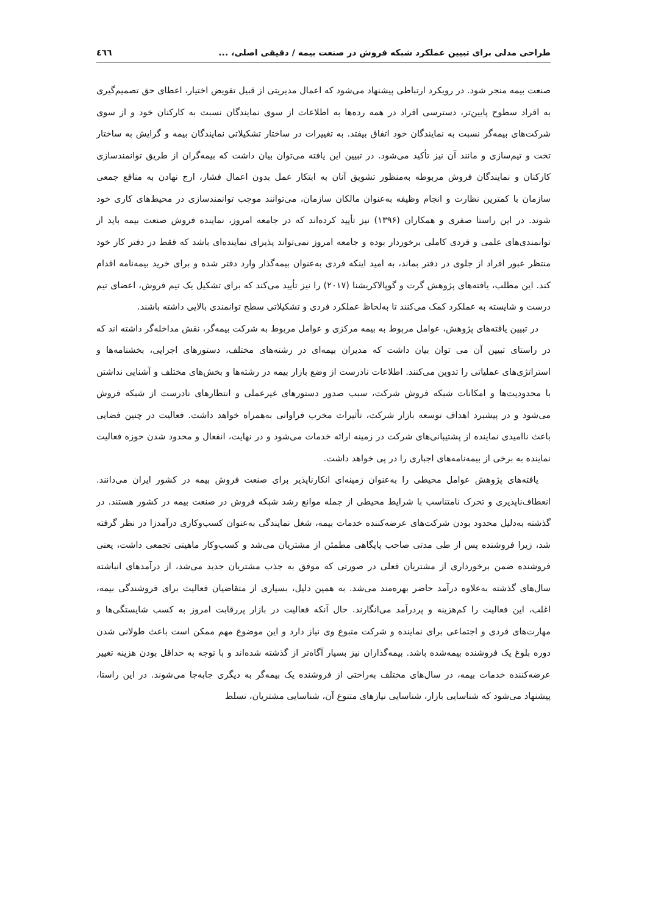طراحی مدلی برای تبیین عملکرد شبکه فروش در صنعت بیمه / دقیقی اصلی، ... ٤٦٦
صنعت بیمه منجر شود. در رویکرد ارتباطی پیشنهاد می‌شود که اعمال مدیریتی از قبیل تفویض اختیار، اعطای حق تصمیم‌گیری به افراد سطوح پایین‌تر، دسترسی افراد در همه رده‌ها به اطلاعات از سوی نمایندگان نسبت به کارکنان خود و از سوی شرکت‌های بیمه‌گر نسبت به نمایندگان خود اتفاق بیفتد. به تغییرات در ساختار تشکیلاتی نمایندگان بیمه و گرایش به ساختار تخت و تیم‌سازی و مانند آن نیز تأکید می‌شود. در تبیین این یافته می‌توان بیان داشت که بیمه‌گران از طریق توانمندسازی کارکنان و نمایندگان فروش مربوطه به‌منظور تشویق آنان به ابتکار عمل بدون اعمال فشار، ارج نهادن به منافع جمعی سازمان با کمترین نظارت و انجام وظیفه به‌عنوان مالکان سازمان، می‌توانند موجب توانمندسازی در محیط‌های کاری خود شوند. در این راستا صفری و همکاران (۱۳۹۶) نیز تأیید کرده‌اند که در جامعه امروز، نماینده فروش صنعت بیمه باید از توانمندی‌های علمی و فردی کاملی برخوردار بوده و جامعه امروز نمی‌تواند پذیرای نماینده‌ای باشد که فقط در دفتر کار خود منتظر عبور افراد از جلوی در دفتر بماند، به امید اینکه فردی به‌عنوان بیمه‌گذار وارد دفتر شده و برای خرید بیمه‌نامه اقدام کند. این مطلب، یافته‌های پژوهش گرت و گوپالاکریشنا (۲۰۱۷) را نیز تأیید می‌کند که برای تشکیل یک تیم فروش، اعضای تیم درست و شایسته به عملکرد کمک می‌کنند تا به‌لحاظ عملکرد فردی و تشکیلاتی سطح توانمندی بالایی داشته باشند.
در تبیین یافته‌های پژوهش، عوامل مربوط به بیمه مرکزی و عوامل مربوط به شرکت بیمه‌گر، نقش مداخله‌گر داشته اند که در راستای تبیین آن می توان بیان داشت که مدیران بیمه‌ای در رشته‌های مختلف، دستورهای اجرایی، بخشنامه‌ها و استراتژی‌های عملیاتی را تدوین می‌کنند. اطلاعات نادرست از وضع بازار بیمه در رشته‌ها و بخش‌های مختلف و آشنایی نداشتن با محدودیت‌ها و امکانات شبکه فروش شرکت، سبب صدور دستورهای غیرعملی و انتظارهای نادرست از شبکه فروش می‌شود و در پیشبرد اهداف توسعه بازار شرکت، تأثیرات مخرب فراوانی به‌همراه خواهد داشت. فعالیت در چنین فضایی باعث ناامیدی نماینده از پشتیبانی‌های شرکت در زمینه ارائه خدمات می‌شود و در نهایت، انفعال و محدود شدن حوزه فعالیت نماینده به برخی از بیمه‌نامه‌های اجباری را در پی خواهد داشت.
یافته‌های پژوهش عوامل محیطی را به‌عنوان زمینه‌ای انکارناپذیر برای صنعت فروش بیمه در کشور ایران می‌دانند. انعطاف‌ناپذیری و تحرک نامتناسب با شرایط محیطی از جمله موانع رشد شبکه فروش در صنعت بیمه در کشور هستند. در گذشته به‌دلیل محدود بودن شرکت‌های عرضه‌کننده خدمات بیمه، شغل نمایندگی به‌عنوان کسب‌وکاری درآمدزا در نظر گرفته شد، زیرا فروشنده پس از طی مدتی صاحب پایگاهی مطمئن از مشتریان می‌شد و کسب‌وکار ماهیتی تجمعی داشت، یعنی فروشنده ضمن برخورداری از مشتریان فعلی در صورتی که موفق به جذب مشتریان جدید می‌شد، از درآمدهای انباشته سال‌های گذشته به‌علاوه درآمد حاضر بهره‌مند می‌شد. به همین دلیل، بسیاری از متقاضیان فعالیت برای فروشندگی بیمه، اغلب، این فعالیت را کم‌هزینه و پردرآمد می‌انگارند. حال آنکه فعالیت در بازار پررقابت امروز به کسب شایستگی‌ها و مهارت‌های فردی و اجتماعی برای نماینده و شرکت متبوع وی نیاز دارد و این موضوع مهم ممکن است باعث طولانی شدن دوره بلوغ یک فروشنده بیمه‌شده باشد. بیمه‌گذاران نیز بسیار آگاه‌تر از گذشته شده‌اند و با توجه به حداقل بودن هزینه تغییر عرضه‌کننده خدمات بیمه، در سال‌های مختلف به‌راحتی از فروشنده یک بیمه‌گر به دیگری جابه‌جا می‌شوند. در این راستا، پیشنهاد می‌شود که شناسایی بازار، شناسایی نیازهای متنوع آن، شناسایی مشتریان، تسلط